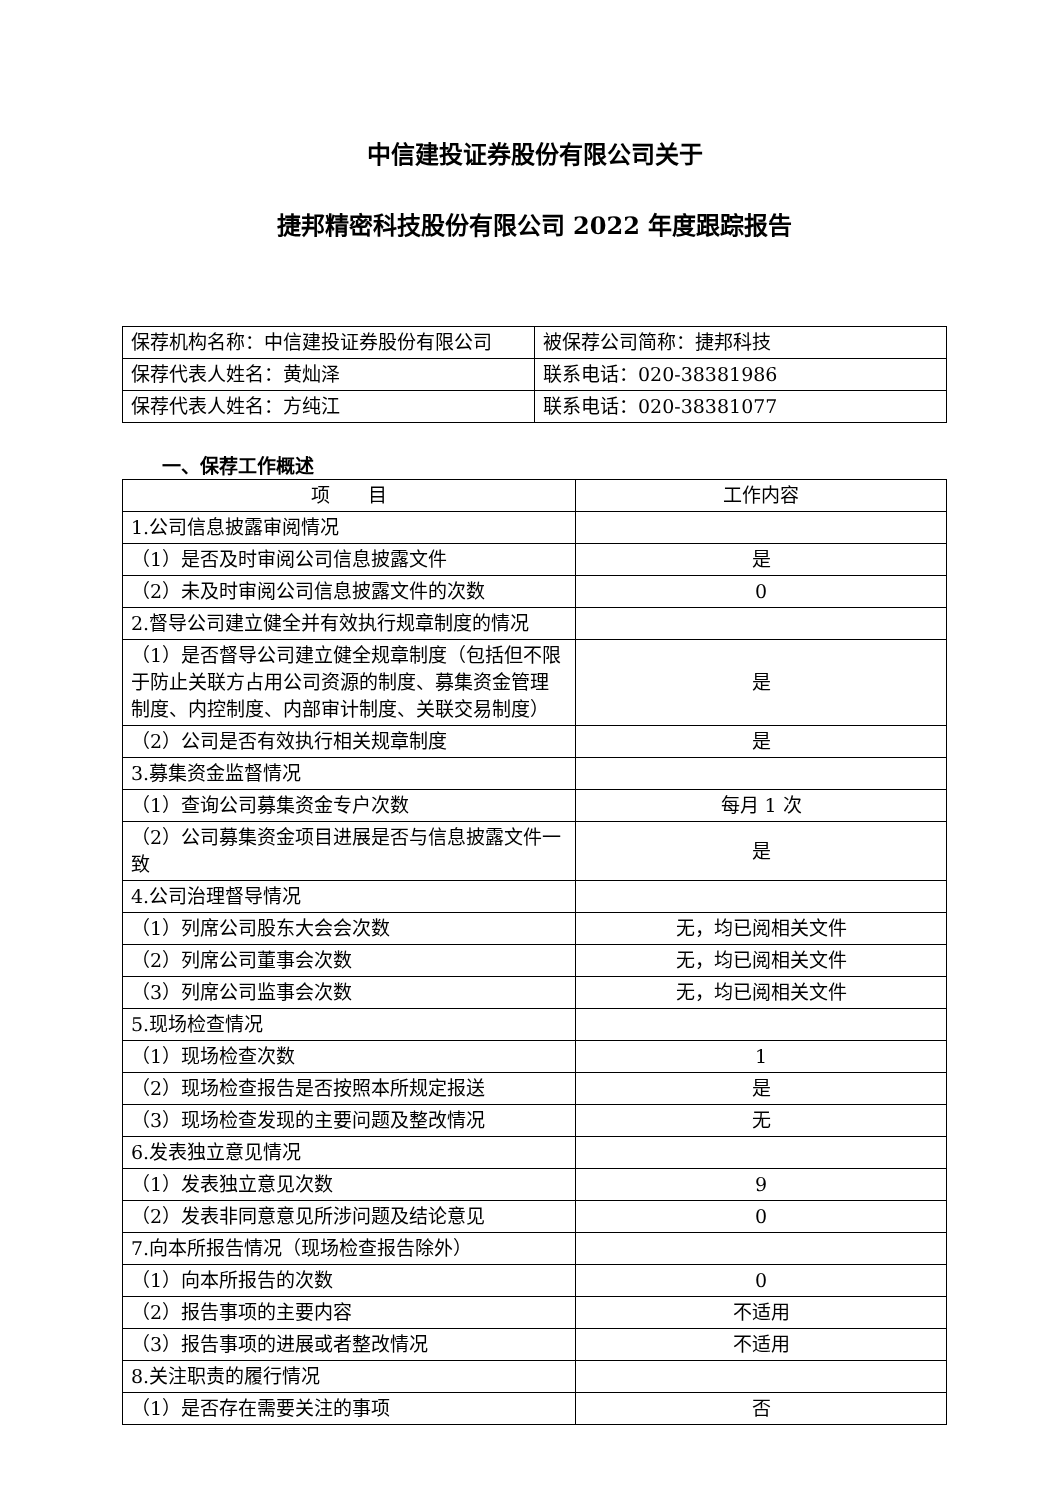中信建投证券股份有限公司关于
捷邦精密科技股份有限公司 2022 年度跟踪报告
| 保荐机构名称：中信建投证券股份有限公司 | 被保荐公司简称：捷邦科技 |
| 保荐代表人姓名：黄灿泽 | 联系电话：020-38381986 |
| 保荐代表人姓名：方纯江 | 联系电话：020-38381077 |
一、保荐工作概述
| 项 目 | 工作内容 |
| --- | --- |
| 1.公司信息披露审阅情况 | |
| （1）是否及时审阅公司信息披露文件 | 是 |
| （2）未及时审阅公司信息披露文件的次数 | 0 |
| 2.督导公司建立健全并有效执行规章制度的情况 | |
| （1）是否督导公司建立健全规章制度（包括但不限于防止关联方占用公司资源的制度、募集资金管理制度、内控制度、内部审计制度、关联交易制度） | 是 |
| （2）公司是否有效执行相关规章制度 | 是 |
| 3.募集资金监督情况 | |
| （1）查询公司募集资金专户次数 | 每月 1 次 |
| （2）公司募集资金项目进展是否与信息披露文件一致 | 是 |
| 4.公司治理督导情况 | |
| （1）列席公司股东大会会次数 | 无，均已阅相关文件 |
| （2）列席公司董事会次数 | 无，均已阅相关文件 |
| （3）列席公司监事会次数 | 无，均已阅相关文件 |
| 5.现场检查情况 | |
| （1）现场检查次数 | 1 |
| （2）现场检查报告是否按照本所规定报送 | 是 |
| （3）现场检查发现的主要问题及整改情况 | 无 |
| 6.发表独立意见情况 | |
| （1）发表独立意见次数 | 9 |
| （2）发表非同意意见所涉问题及结论意见 | 0 |
| 7.向本所报告情况（现场检查报告除外） | |
| （1）向本所报告的次数 | 0 |
| （2）报告事项的主要内容 | 不适用 |
| （3）报告事项的进展或者整改情况 | 不适用 |
| 8.关注职责的履行情况 | |
| （1）是否存在需要关注的事项 | 否 |